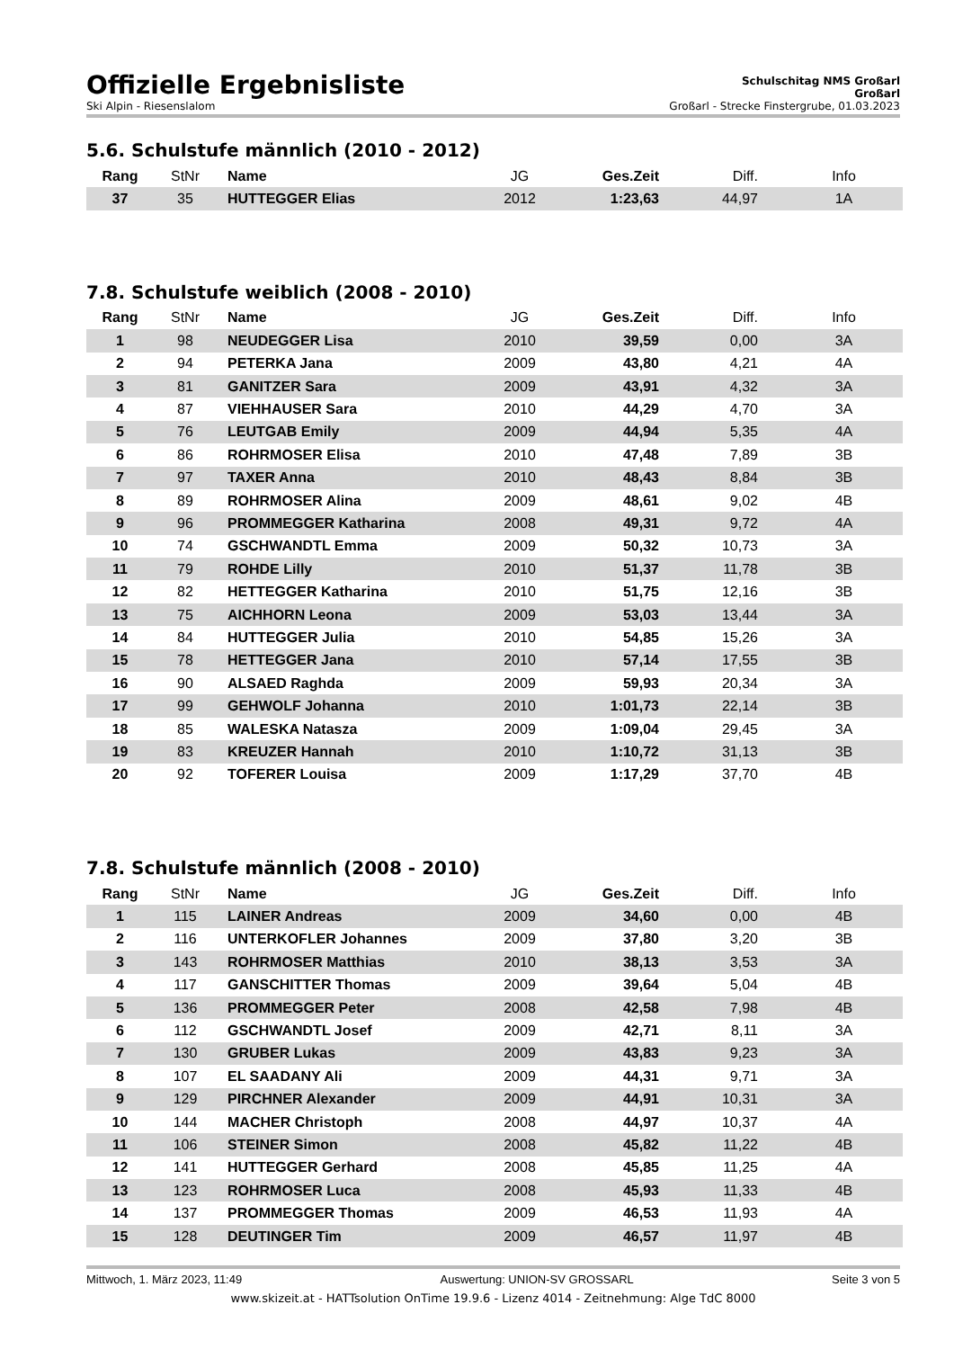Offizielle Ergebnisliste
Schulschitag NMS Großarl
Großarl
Ski Alpin - Riesenslalom Großarl - Strecke Finstergrube, 01.03.2023
5.6. Schulstufe männlich (2010 - 2012)
| Rang | StNr | Name | JG | Ges.Zeit | Diff. | Info |
| --- | --- | --- | --- | --- | --- | --- |
| 37 | 35 | HUTTEGGER Elias | 2012 | 1:23,63 | 44,97 | 1A |
7.8. Schulstufe weiblich (2008 - 2010)
| Rang | StNr | Name | JG | Ges.Zeit | Diff. | Info |
| --- | --- | --- | --- | --- | --- | --- |
| 1 | 98 | NEUDEGGER Lisa | 2010 | 39,59 | 0,00 | 3A |
| 2 | 94 | PETERKA Jana | 2009 | 43,80 | 4,21 | 4A |
| 3 | 81 | GANITZER Sara | 2009 | 43,91 | 4,32 | 3A |
| 4 | 87 | VIEHHAUSER Sara | 2010 | 44,29 | 4,70 | 3A |
| 5 | 76 | LEUTGAB Emily | 2009 | 44,94 | 5,35 | 4A |
| 6 | 86 | ROHRMOSER Elisa | 2010 | 47,48 | 7,89 | 3B |
| 7 | 97 | TAXER Anna | 2010 | 48,43 | 8,84 | 3B |
| 8 | 89 | ROHRMOSER Alina | 2009 | 48,61 | 9,02 | 4B |
| 9 | 96 | PROMMEGGER Katharina | 2008 | 49,31 | 9,72 | 4A |
| 10 | 74 | GSCHWANDTL Emma | 2009 | 50,32 | 10,73 | 3A |
| 11 | 79 | ROHDE Lilly | 2010 | 51,37 | 11,78 | 3B |
| 12 | 82 | HETTEGGER Katharina | 2010 | 51,75 | 12,16 | 3B |
| 13 | 75 | AICHHORN Leona | 2009 | 53,03 | 13,44 | 3A |
| 14 | 84 | HUTTEGGER Julia | 2010 | 54,85 | 15,26 | 3A |
| 15 | 78 | HETTEGGER Jana | 2010 | 57,14 | 17,55 | 3B |
| 16 | 90 | ALSAED Raghda | 2009 | 59,93 | 20,34 | 3A |
| 17 | 99 | GEHWOLF Johanna | 2010 | 1:01,73 | 22,14 | 3B |
| 18 | 85 | WALESKA Natasza | 2009 | 1:09,04 | 29,45 | 3A |
| 19 | 83 | KREUZER Hannah | 2010 | 1:10,72 | 31,13 | 3B |
| 20 | 92 | TOFERER Louisa | 2009 | 1:17,29 | 37,70 | 4B |
7.8. Schulstufe männlich (2008 - 2010)
| Rang | StNr | Name | JG | Ges.Zeit | Diff. | Info |
| --- | --- | --- | --- | --- | --- | --- |
| 1 | 115 | LAINER Andreas | 2009 | 34,60 | 0,00 | 4B |
| 2 | 116 | UNTERKOFLER Johannes | 2009 | 37,80 | 3,20 | 3B |
| 3 | 143 | ROHRMOSER Matthias | 2010 | 38,13 | 3,53 | 3A |
| 4 | 117 | GANSCHITTER Thomas | 2009 | 39,64 | 5,04 | 4B |
| 5 | 136 | PROMMEGGER Peter | 2008 | 42,58 | 7,98 | 4B |
| 6 | 112 | GSCHWANDTL Josef | 2009 | 42,71 | 8,11 | 3A |
| 7 | 130 | GRUBER Lukas | 2009 | 43,83 | 9,23 | 3A |
| 8 | 107 | EL SAADANY Ali | 2009 | 44,31 | 9,71 | 3A |
| 9 | 129 | PIRCHNER Alexander | 2009 | 44,91 | 10,31 | 3A |
| 10 | 144 | MACHER Christoph | 2008 | 44,97 | 10,37 | 4A |
| 11 | 106 | STEINER Simon | 2008 | 45,82 | 11,22 | 4B |
| 12 | 141 | HUTTEGGER Gerhard | 2008 | 45,85 | 11,25 | 4A |
| 13 | 123 | ROHRMOSER Luca | 2008 | 45,93 | 11,33 | 4B |
| 14 | 137 | PROMMEGGER Thomas | 2009 | 46,53 | 11,93 | 4A |
| 15 | 128 | DEUTINGER Tim | 2009 | 46,57 | 11,97 | 4B |
Mittwoch, 1. März 2023, 11:49 Auswertung: UNION-SV GROSSARL Seite 3 von 5
www.skizeit.at - HATTsolution OnTime 19.9.6 - Lizenz 4014 - Zeitnehmung: Alge TdC 8000